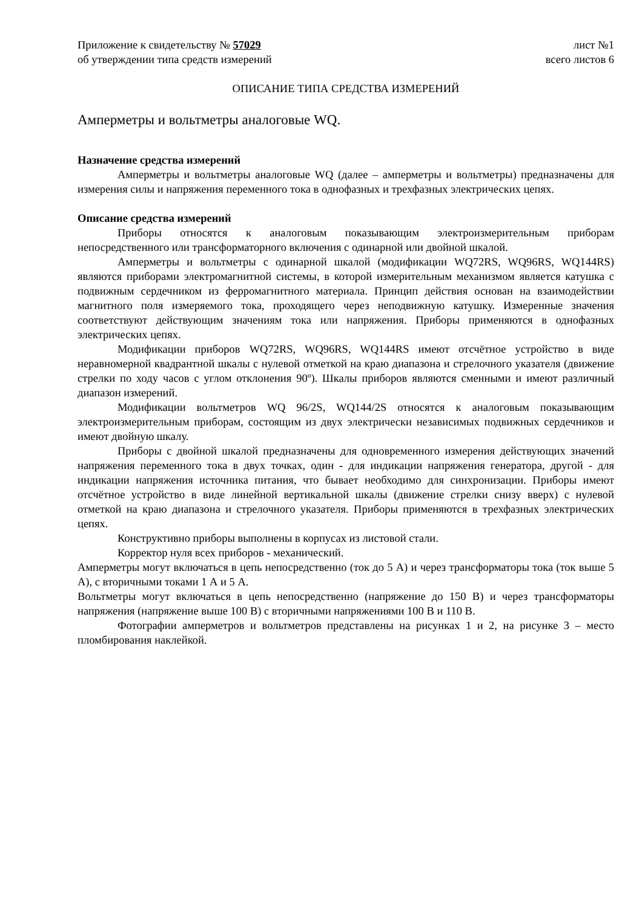Приложение к свидетельству № 57029 лист №1
об утверждении типа средств измерений всего листов 6
ОПИСАНИЕ ТИПА СРЕДСТВА ИЗМЕРЕНИЙ
Амперметры и вольтметры аналоговые WQ.
Назначение средства измерений
Амперметры и вольтметры аналоговые WQ (далее – амперметры и вольтметры) предназначены для измерения силы и напряжения переменного тока в однофазных и трехфазных электрических цепях.
Описание средства измерений
Приборы относятся к аналоговым показывающим электроизмерительным приборам непосредственного или трансформаторного включения с одинарной или двойной шкалой.
Амперметры и вольтметры с одинарной шкалой (модификации WQ72RS, WQ96RS, WQ144RS) являются приборами электромагнитной системы, в которой измерительным механизмом является катушка с подвижным сердечником из ферромагнитного материала. Принцип действия основан на взаимодействии магнитного поля измеряемого тока, проходящего через неподвижную катушку. Измеренные значения соответствуют действующим значениям тока или напряжения. Приборы применяются в однофазных электрических цепях.
Модификации приборов WQ72RS, WQ96RS, WQ144RS имеют отсчётное устройство в виде неравномерной квадрантной шкалы с нулевой отметкой на краю диапазона и стрелочного указателя (движение стрелки по ходу часов с углом отклонения 90º). Шкалы приборов являются сменными и имеют различный диапазон измерений.
Модификации вольтметров WQ 96/2S, WQ144/2S относятся к аналоговым показывающим электроизмерительным приборам, состоящим из двух электрически независимых подвижных сердечников и имеют двойную шкалу.
Приборы с двойной шкалой предназначены для одновременного измерения действующих значений напряжения переменного тока в двух точках, один - для индикации напряжения генератора, другой - для индикации напряжения источника питания, что бывает необходимо для синхронизации. Приборы имеют отсчётное устройство в виде линейной вертикальной шкалы (движение стрелки снизу вверх) с нулевой отметкой на краю диапазона и стрелочного указателя. Приборы применяются в трехфазных электрических цепях.
Конструктивно приборы выполнены в корпусах из листовой стали.
Корректор нуля всех приборов - механический.
Амперметры могут включаться в цепь непосредственно (ток до 5 А) и через трансформаторы тока (ток выше 5 А), с вторичными токами 1 А и 5 А.
Вольтметры могут включаться в цепь непосредственно (напряжение до 150 В) и через трансформаторы напряжения (напряжение выше 100 В) с вторичными напряжениями 100 В и 110 В.
Фотографии амперметров и вольтметров представлены на рисунках 1 и 2, на рисунке 3 – место пломбирования наклейкой.